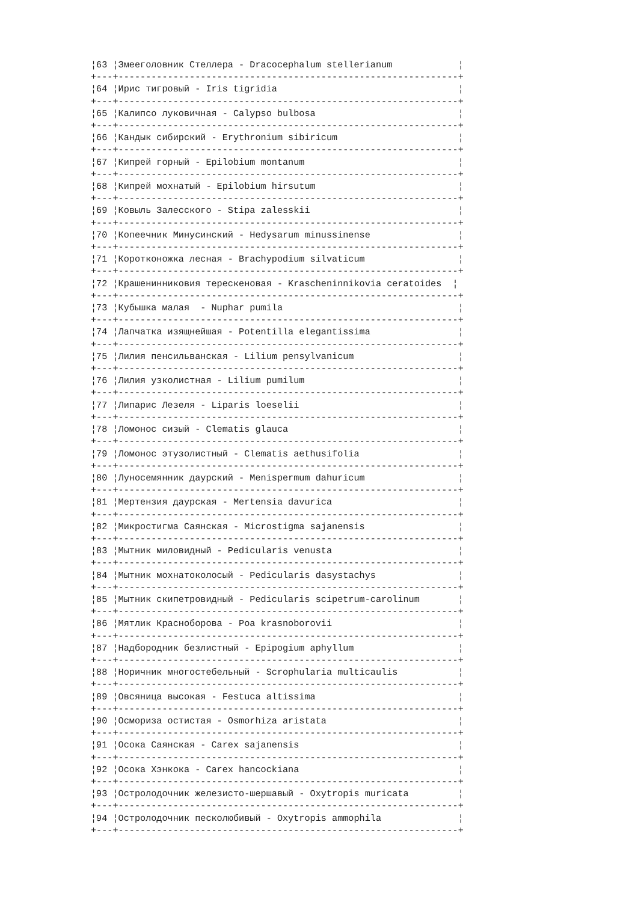¦63 ¦Змееголовник Стеллера - Dracocephalum stellerianum            ¦
+---+--------------------------------------------------------------+
¦64 ¦Ирис тигровый - Iris tigridia                                 ¦
+---+--------------------------------------------------------------+
¦65 ¦Калипсо луковичная - Calypso bulbosa                          ¦
+---+--------------------------------------------------------------+
¦66 ¦Кандык сибирский - Erythronium sibiricum                      ¦
+---+--------------------------------------------------------------+
¦67 ¦Кипрей горный - Epilobium montanum                            ¦
+---+--------------------------------------------------------------+
¦68 ¦Кипрей мохнатый - Epilobium hirsutum                          ¦
+---+--------------------------------------------------------------+
¦69 ¦Ковыль Залесского - Stipa zalesskii                           ¦
+---+--------------------------------------------------------------+
¦70 ¦Копеечник Минусинский - Hedysarum minussinense                ¦
+---+--------------------------------------------------------------+
¦71 ¦Коротконожка лесная - Brachypodium silvaticum                 ¦
+---+--------------------------------------------------------------+
¦72 ¦Крашенинниковия терескеновая - Krascheninnikovia ceratoides  ¦
+---+--------------------------------------------------------------+
¦73 ¦Кубышка малая  - Nuphar pumila                                ¦
+---+--------------------------------------------------------------+
¦74 ¦Лапчатка изящнейшая - Potentilla elegantissima                ¦
+---+--------------------------------------------------------------+
¦75 ¦Лилия пенсильванская - Lilium pensylvanicum                   ¦
+---+--------------------------------------------------------------+
¦76 ¦Лилия узколистная - Lilium pumilum                            ¦
+---+--------------------------------------------------------------+
¦77 ¦Липарис Лезеля - Liparis loeselii                             ¦
+---+--------------------------------------------------------------+
¦78 ¦Ломонос сизый - Clematis glauca                               ¦
+---+--------------------------------------------------------------+
¦79 ¦Ломонос этузолистный - Clematis aethusifolia                  ¦
+---+--------------------------------------------------------------+
¦80 ¦Луносемянник даурский - Menispermum dahuricum                 ¦
+---+--------------------------------------------------------------+
¦81 ¦Мертензия даурская - Mertensia davurica                       ¦
+---+--------------------------------------------------------------+
¦82 ¦Микростигма Саянская - Microstigma sajanensis                 ¦
+---+--------------------------------------------------------------+
¦83 ¦Мытник миловидный - Pedicularis venusta                       ¦
+---+--------------------------------------------------------------+
¦84 ¦Мытник мохнатоколосый - Pedicularis dasystachys               ¦
+---+--------------------------------------------------------------+
¦85 ¦Мытник скипетровидный - Pedicularis scipetrum-carolinum       ¦
+---+--------------------------------------------------------------+
¦86 ¦Мятлик Красноборова - Poa krasnoborovii                       ¦
+---+--------------------------------------------------------------+
¦87 ¦Надбородник безлистный - Epipogium aphyllum                   ¦
+---+--------------------------------------------------------------+
¦88 ¦Норичник многостебельный - Scrophularia multicaulis           ¦
+---+--------------------------------------------------------------+
¦89 ¦Овсяница высокая - Festuca altissima                          ¦
+---+--------------------------------------------------------------+
¦90 ¦Осмориза остистая - Osmorhiza aristata                        ¦
+---+--------------------------------------------------------------+
¦91 ¦Осока Саянская - Carex sajanensis                             ¦
+---+--------------------------------------------------------------+
¦92 ¦Осока Хэнкока - Carex hancockiana                             ¦
+---+--------------------------------------------------------------+
¦93 ¦Остролодочник железисто-шершавый - Oxytropis muricata         ¦
+---+--------------------------------------------------------------+
¦94 ¦Остролодочник песколюбивый - Oxytropis ammophila              ¦
+---+--------------------------------------------------------------+